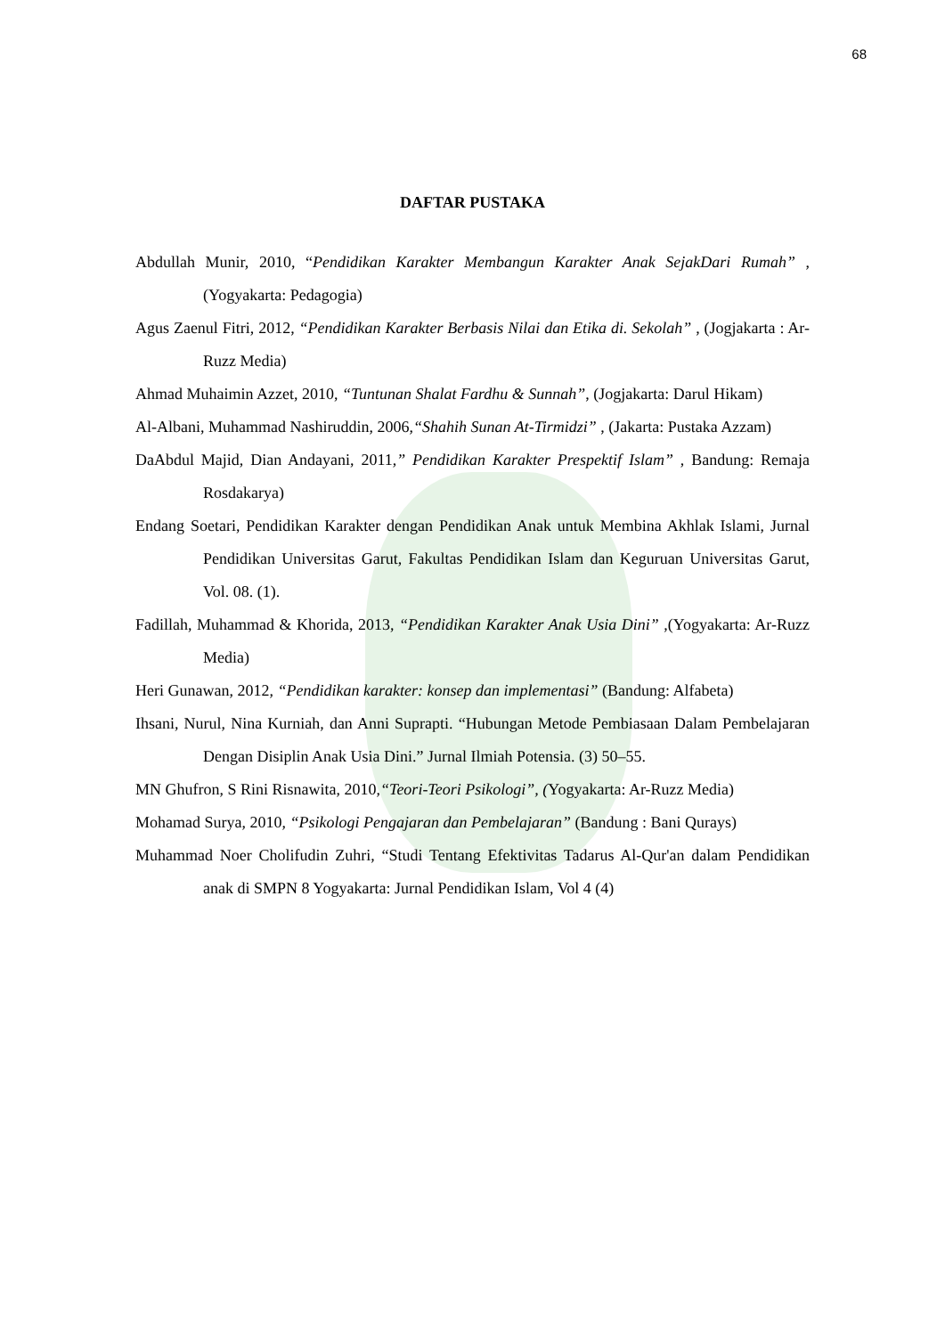68
DAFTAR PUSTAKA
Abdullah Munir, 2010, “Pendidikan Karakter Membangun Karakter Anak SejakDari Rumah” , (Yogyakarta: Pedagogia)
Agus Zaenul Fitri, 2012, “Pendidikan Karakter Berbasis Nilai dan Etika di. Sekolah” , (Jogjakarta : Ar-Ruzz Media)
Ahmad Muhaimin Azzet, 2010, “Tuntunan Shalat Fardhu & Sunnah”, (Jogjakarta: Darul Hikam)
Al-Albani, Muhammad Nashiruddin, 2006,“Shahih Sunan At-Tirmidzi” , (Jakarta: Pustaka Azzam)
DaAbdul Majid, Dian Andayani, 2011,” Pendidikan Karakter Prespektif Islam” , Bandung: Remaja Rosdakarya)
Endang Soetari, Pendidikan Karakter dengan Pendidikan Anak untuk Membina Akhlak Islami, Jurnal Pendidikan Universitas Garut, Fakultas Pendidikan Islam dan Keguruan Universitas Garut, Vol. 08. (1).
Fadillah, Muhammad & Khorida, 2013, “Pendidikan Karakter Anak Usia Dini” ,(Yogyakarta: Ar-Ruzz Media)
Heri Gunawan, 2012, “Pendidikan karakter: konsep dan implementasi” (Bandung: Alfabeta)
Ihsani, Nurul, Nina Kurniah, dan Anni Suprapti. “Hubungan Metode Pembiasaan Dalam Pembelajaran Dengan Disiplin Anak Usia Dini.” Jurnal Ilmiah Potensia. (3) 50–55.
MN Ghufron, S Rini Risnawita, 2010,“Teori-Teori Psikologi”, (Yogyakarta: Ar-Ruzz Media)
Mohamad Surya, 2010, “Psikologi Pengajaran dan Pembelajaran” (Bandung : Bani Qurays)
Muhammad Noer Cholifudin Zuhri, “Studi Tentang Efektivitas Tadarus Al-Qur'an dalam Pendidikan anak di SMPN 8 Yogyakarta: Jurnal Pendidikan Islam, Vol 4 (4)